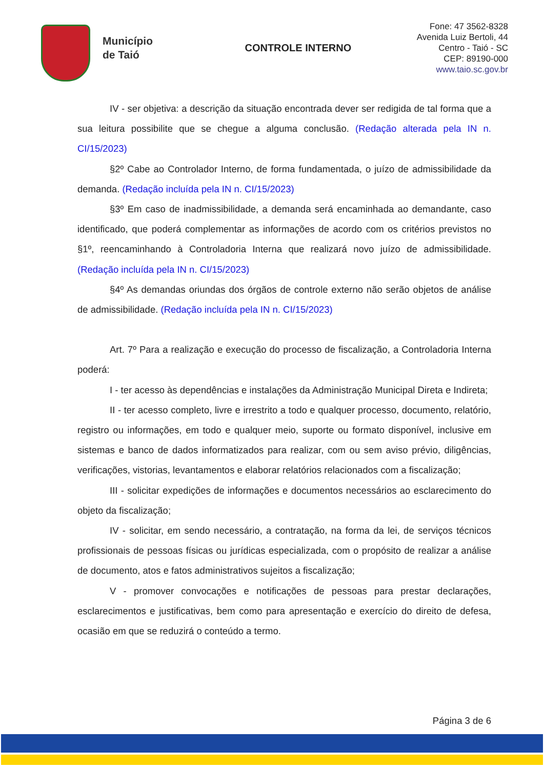Município
de Taió
CONTROLE INTERNO
Fone: 47 3562-8328
Avenida Luiz Bertoli, 44
Centro - Taió - SC
CEP: 89190-000
www.taio.sc.gov.br
IV - ser objetiva: a descrição da situação encontrada dever ser redigida de tal forma que a sua leitura possibilite que se chegue a alguma conclusão. (Redação alterada pela IN n. CI/15/2023)
§2º Cabe ao Controlador Interno, de forma fundamentada, o juízo de admissibilidade da demanda. (Redação incluída pela IN n. CI/15/2023)
§3º Em caso de inadmissibilidade, a demanda será encaminhada ao demandante, caso identificado, que poderá complementar as informações de acordo com os critérios previstos no §1º, reencaminhando à Controladoria Interna que realizará novo juízo de admissibilidade. (Redação incluída pela IN n. CI/15/2023)
§4º As demandas oriundas dos órgãos de controle externo não serão objetos de análise de admissibilidade. (Redação incluída pela IN n. CI/15/2023)
Art. 7º Para a realização e execução do processo de fiscalização, a Controladoria Interna poderá:
I - ter acesso às dependências e instalações da Administração Municipal Direta e Indireta;
II - ter acesso completo, livre e irrestrito a todo e qualquer processo, documento, relatório, registro ou informações, em todo e qualquer meio, suporte ou formato disponível, inclusive em sistemas e banco de dados informatizados para realizar, com ou sem aviso prévio, diligências, verificações, vistorias, levantamentos e elaborar relatórios relacionados com a fiscalização;
III - solicitar expedições de informações e documentos necessários ao esclarecimento do objeto da fiscalização;
IV - solicitar, em sendo necessário, a contratação, na forma da lei, de serviços técnicos profissionais de pessoas físicas ou jurídicas especializada, com o propósito de realizar a análise de documento, atos e fatos administrativos sujeitos a fiscalização;
V - promover convocações e notificações de pessoas para prestar declarações, esclarecimentos e justificativas, bem como para apresentação e exercício do direito de defesa, ocasião em que se reduzirá o conteúdo a termo.
Página 3 de 6